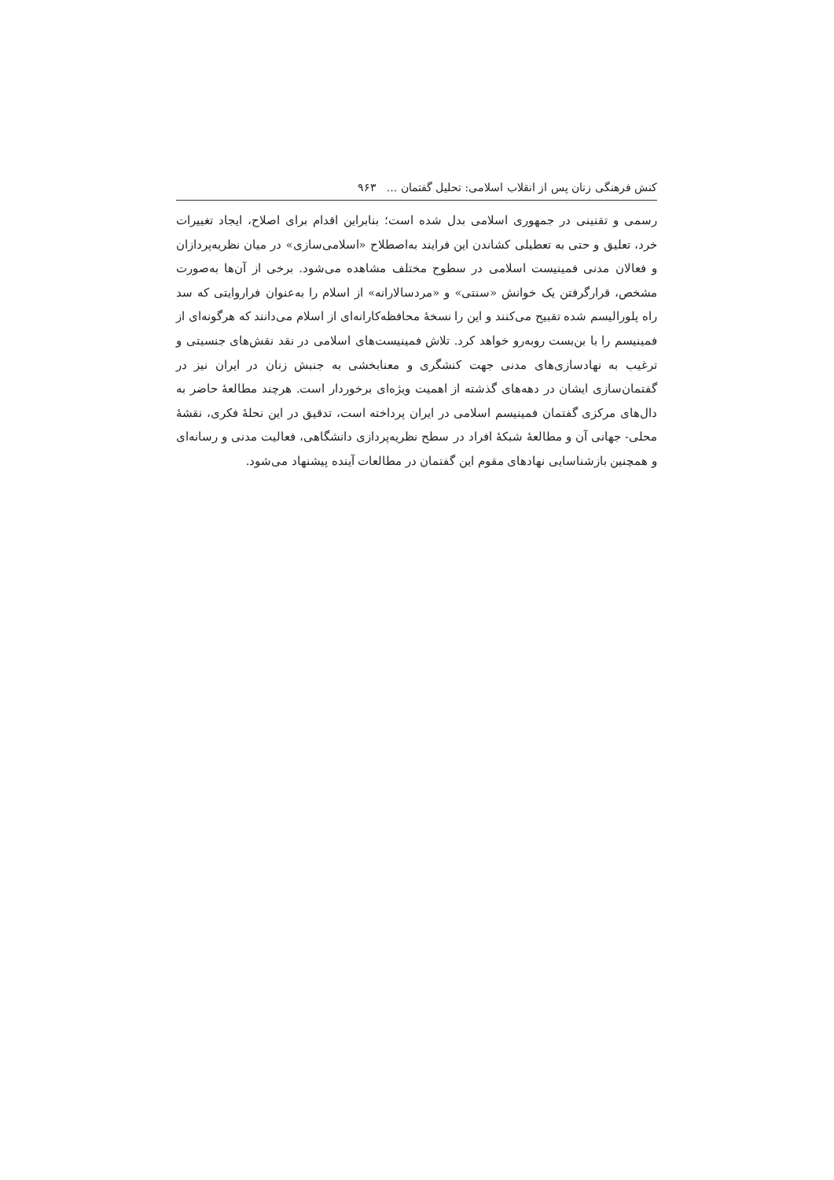کنش فرهنگی زنان پس از انقلاب اسلامی: تحلیل گفتمان ... ۹۶۳
رسمی و تقنینی در جمهوری اسلامی بدل شده است؛ بنابراین اقدام برای اصلاح، ایجاد تغییرات خرد، تعلیق و حتی به تعطیلی کشاندن این فرایند به‌اصطلاح «اسلامی‌سازی» در میان نظریه‌پردازان و فعالان مدنی فمینیست اسلامی در سطوح مختلف مشاهده می‌شود. برخی از آن‌ها به‌صورت مشخص، قرارگرفتن یک خوانش «سنتی» و «مردسالارانه» از اسلام را به‌عنوان فراروایتی که سد راه پلورالیسم شده تقبیح می‌کنند و این را نسخهٔ محافظه‌کارانه‌ای از اسلام می‌دانند که هرگونه‌ای از فمینیسم را با بن‌بست روبه‌رو خواهد کرد. تلاش فمینیست‌های اسلامی در نقد نقش‌های جنسیتی و ترغیب به نهادسازی‌های مدنی جهت کنشگری و معنابخشی به جنبش زنان در ایران نیز در گفتمان‌سازی ایشان در دهه‌های گذشته از اهمیت ویژه‌ای برخوردار است. هرچند مطالعهٔ حاضر به دال‌های مرکزی گفتمان فمینیسم اسلامی در ایران پرداخته است، تدقیق در این نحلهٔ فکری، نقشهٔ محلی- جهانی آن و مطالعهٔ شبکهٔ افراد در سطح نظریه‌پردازی دانشگاهی، فعالیت مدنی و رسانه‌ای و همچنین بازشناسایی نهادهای مقوم این گفتمان در مطالعات آینده پیشنهاد می‌شود.